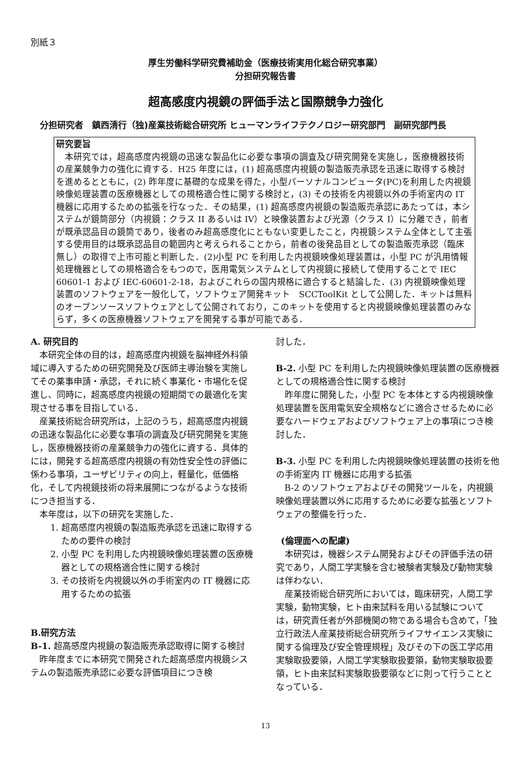別紙３
厚生労働科学研究費補助金（医療技術実用化総合研究事業）
分担研究報告書
超高感度内視鏡の評価手法と国際競争力強化
分担研究者　鎮西清行（独)産業技術総合研究所 ヒューマンライフテクノロジー研究部門　副研究部門長
研究要旨
本研究では，超高感度内視鏡の迅速な製品化に必要な事項の調査及び研究開発を実施し，医療機器技術の産業競争力の強化に資する．H25 年度には，(1) 超高感度内視鏡の製造販売承認を迅速に取得する検討を進めるとともに，(2) 昨年度に基礎的な成果を得た，小型パーソナルコンピュータ(PC)を利用した内視鏡映像処理装置の医療機器としての規格適合性に関する検討と，(3) その技術を内視鏡以外の手術室内の IT 機器に応用するための拡張を行なった．その結果，(1) 超高感度内視鏡の製造販売承認にあたっては，本システムが鏡筒部分（内視鏡：クラス II あるいは IV）と映像装置および光源（クラス I）に分離でき，前者が既承認品目の鏡筒であり，後者のみ超高感度化にともない変更したこと，内視鏡システム全体として主張する使用目的は既承認品目の範囲内と考えられることから，前者の後発品目としての製造販売承認（臨床無し）の取得で上市可能と判断した．(2)小型 PC を利用した内視鏡映像処理装置は，小型 PC が汎用情報処理機器としての規格適合をもつので，医用電気システムとして内視鏡に接続して使用することで IEC 60601-1 および IEC-60601-2-18，およびこれらの国内規格に適合すると結論した．(3) 内視鏡映像処理装置のソフトウェアを一般化して，ソフトウェア開発キット　SCCToolKit として公開した．キットは無料のオープンソースソフトウェアとして公開されており，このキットを使用すると内視鏡映像処理装置のみならず，多くの医療機器ソフトウェアを開発する事が可能である．
A. 研究目的
本研究全体の目的は，超高感度内視鏡を脳神経外科領域に導入するための研究開発及び医師主導治験を実施してその薬事申請・承認，それに続く事業化・市場化を促進し、同時に，超高感度内視鏡の短期間での最適化を実現させる事を目指している．
産業技術総合研究所は，上記のうち，超高感度内視鏡の迅速な製品化に必要な事項の調査及び研究開発を実施し，医療機器技術の産業競争力の強化に資する．具体的には，開発する超高感度内視鏡の有効性安全性の評価に係わる事項，ユーザビリティの向上，軽量化，低価格化，そして内視鏡技術の将来展開につながるような技術につき担当する．
本年度は，以下の研究を実施した．
1. 超高感度内視鏡の製造販売承認を迅速に取得するための要件の検討
2. 小型 PC を利用した内視鏡映像処理装置の医療機器としての規格適合性に関する検討
3. その技術を内視鏡以外の手術室内の IT 機器に応用するための拡張
B.研究方法
B-1. 超高感度内視鏡の製造販売承認取得に関する検討
昨年度までに本研究で開発された超高感度内視鏡システムの製造販売承認に必要な評価項目につき検
討した．
B-2. 小型 PC を利用した内視鏡映像処理装置の医療機器としての規格適合性に関する検討
昨年度に開発した，小型 PC を本体とする内視鏡映像処理装置を医用電気安全規格などに適合させるために必要なハードウェアおよびソフトウェア上の事項につき検討した．
B-3. 小型 PC を利用した内視鏡映像処理装置の技術を他の手術室内 IT 機器に応用する拡張
B-2 のソフトウェアおよびその開発ツールを，内視鏡映像処理装置以外に応用するために必要な拡張とソフトウェアの整備を行った．
(倫理面への配慮)
本研究は，機器システム開発およびその評価手法の研究であり，人間工学実験を含む被験者実験及び動物実験は伴わない．
産業技術総合研究所においては，臨床研究，人間工学実験，動物実験，ヒト由来試料を用いる試験については，研究責任者が外部機関の物である場合も含めて，「独立行政法人産業技術総合研究所ライフサイエンス実験に関する倫理及び安全管理規程」及びその下の医工学応用実験取扱要領，人間工学実験取扱要領，動物実験取扱要領，ヒト由来試料実験取扱要領などに則って行うこととなっている．
13